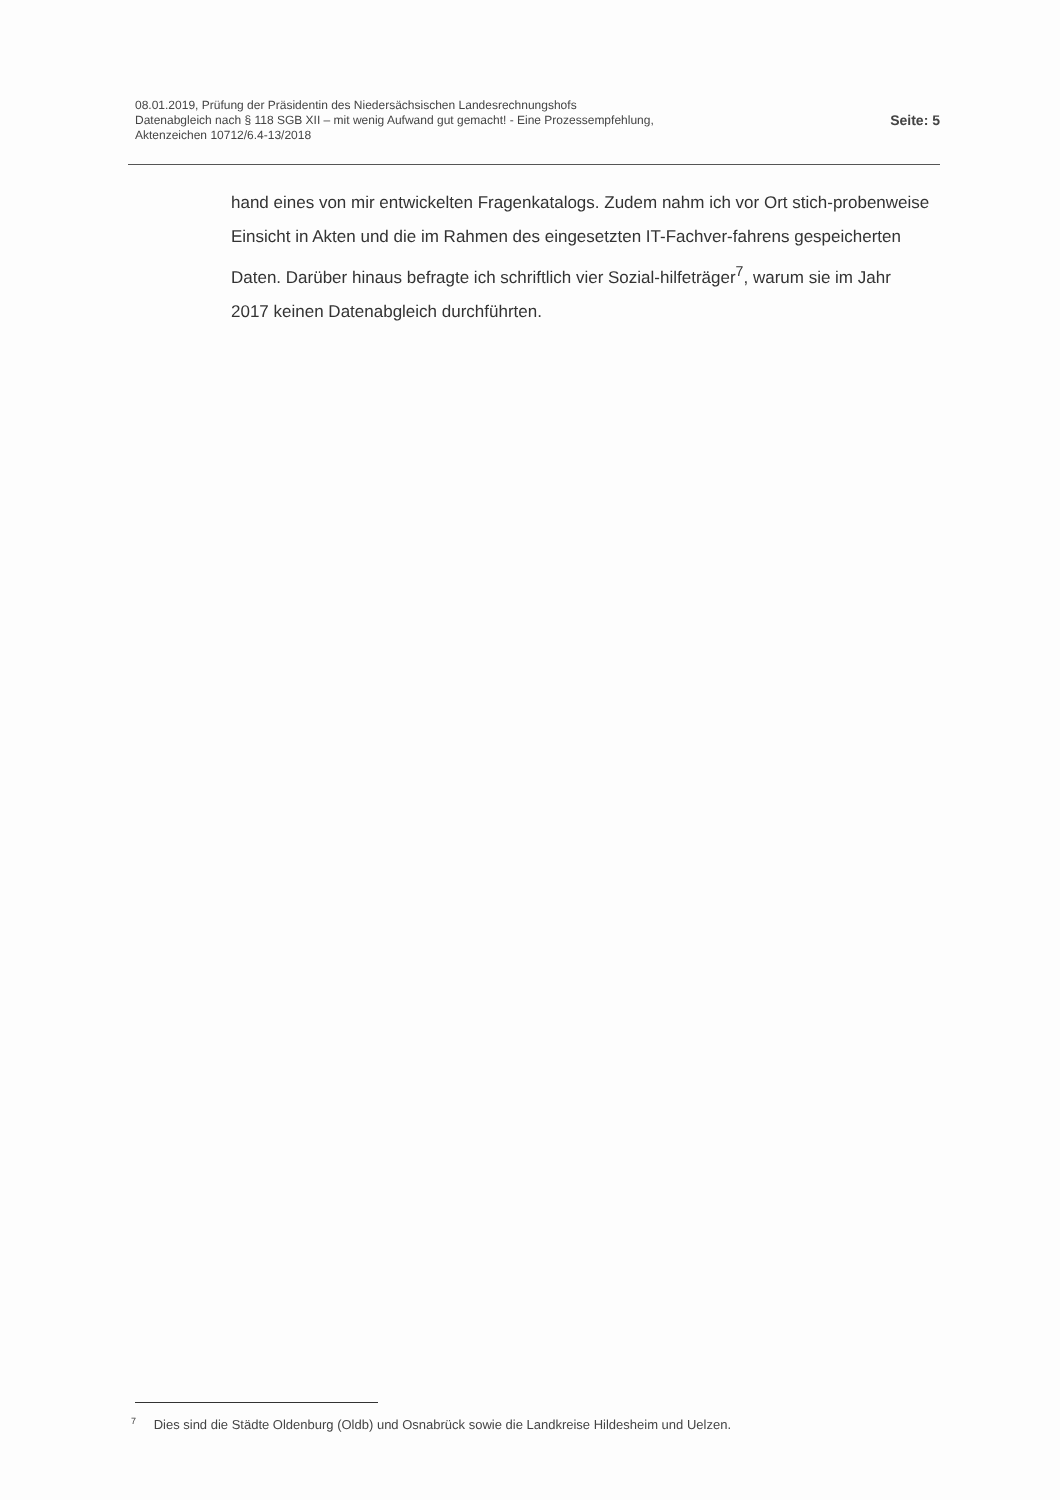08.01.2019, Prüfung der Präsidentin des Niedersächsischen Landesrechnungshofs
Datenabgleich nach § 118 SGB XII – mit wenig Aufwand gut gemacht! - Eine Prozessempfehlung,
Aktenzeichen 10712/6.4-13/2018
Seite: 5
hand eines von mir entwickelten Fragenkatalogs. Zudem nahm ich vor Ort stich-probenweise Einsicht in Akten und die im Rahmen des eingesetzten IT-Fachver-fahrens gespeicherten Daten. Darüber hinaus befragte ich schriftlich vier Sozial-hilfeträger<sup>7</sup>, warum sie im Jahr 2017 keinen Datenabgleich durchführten.
<sup>7</sup> Dies sind die Städte Oldenburg (Oldb) und Osnabrück sowie die Landkreise Hildesheim und Uelzen.